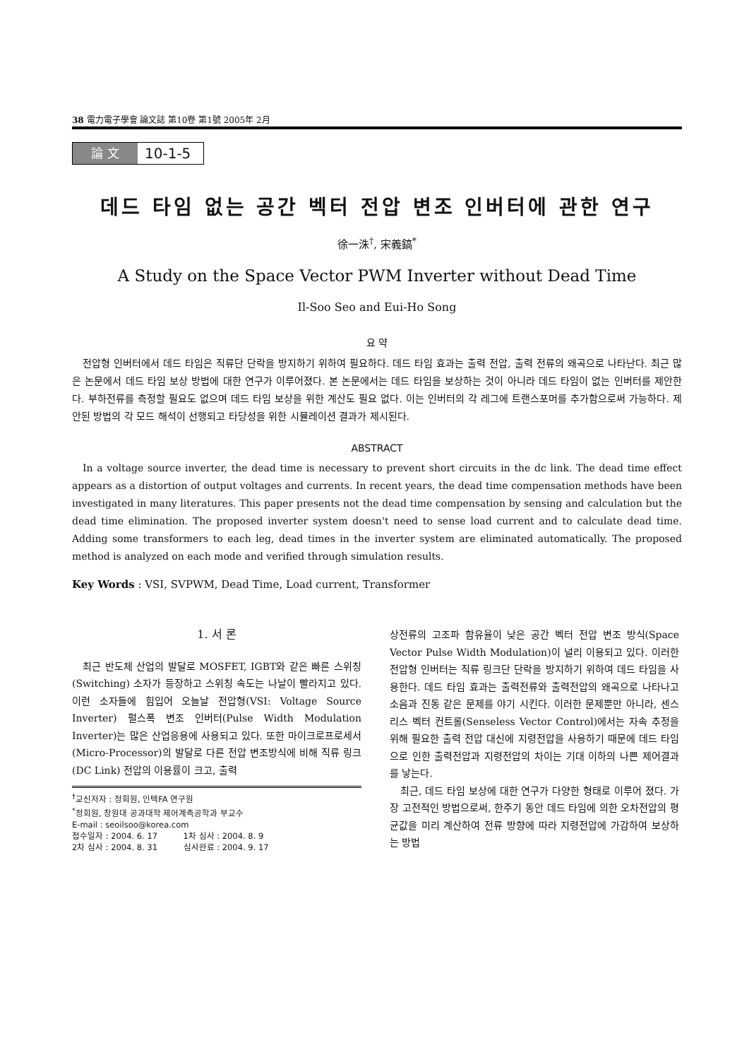38 電力電子學會 論文誌 第10卷 第1號 2005年 2月
論 文
10-1-5
데드 타임 없는 공간 벡터 전압 변조 인버터에 관한 연구
徐一洙<sup>†</sup>, 宋義鎬<sup>*</sup>
A Study on the Space Vector PWM Inverter without Dead Time
Il-Soo Seo and Eui-Ho Song
요 약
전압형 인버터에서 데드 타임은 직류단 단락을 방지하기 위하여 필요하다. 데드 타임 효과는 출력 전압, 출력 전류의 왜곡으로 나타난다. 최근 많은 논문에서 데드 타임 보상 방법에 대한 연구가 이루어졌다. 본 논문에서는 데드 타임을 보상하는 것이 아니라 데드 타임이 없는 인버터를 제안한다. 부하전류를 측정할 필요도 없으며 데드 타임 보상을 위한 계산도 필요 없다. 이는 인버터의 각 레그에 트랜스포머를 추가함으로써 가능하다. 제안된 방법의 각 모드 해석이 선행되고 타당성을 위한 시뮬레이션 결과가 제시된다.
ABSTRACT
In a voltage source inverter, the dead time is necessary to prevent short circuits in the dc link. The dead time effect appears as a distortion of output voltages and currents. In recent years, the dead time compensation methods have been investigated in many literatures. This paper presents not the dead time compensation by sensing and calculation but the dead time elimination. The proposed inverter system doesn't need to sense load current and to calculate dead time. Adding some transformers to each leg, dead times in the inverter system are eliminated automatically. The proposed method is analyzed on each mode and verified through simulation results.
Key Words : VSI, SVPWM, Dead Time, Load current, Transformer
1. 서 론
최근 반도체 산업의 발달로 MOSFET, IGBT와 같은 빠른 스위칭(Switching) 소자가 등장하고 스위칭 속도는 나날이 빨라지고 있다. 이런 소자들에 힘입어 오늘날 전압형(VSI: Voltage Source Inverter) 펄스폭 변조 인버터(Pulse Width Modulation Inverter)는 많은 산업응용에 사용되고 있다. 또한 마이크로프로세서(Micro-Processor)의 발달로 다른 전압 변조방식에 비해 직류 링크(DC Link) 전압의 이용률이 크고, 출력
<sup>†</sup> 교신저자 : 정회원, 인텍FA 연구원
<sup>*</sup> 정회원, 창원대 공과대학 제어계측공학과 부교수
E-mail : seoilsoo@korea.com
접수일자 : 2004. 6. 17 1차 심사 : 2004. 8. 9
2차 심사 : 2004. 8. 31 심사완료 : 2004. 9. 17
상전류의 고조파 함유율이 낮은 공간 벡터 전압 변조 방식(Space Vector Pulse Width Modulation)이 널리 이용되고 있다. 이러한 전압형 인버터는 직류 링크단 단락을 방지하기 위하여 데드 타임을 사용한다. 데드 타임 효과는 출력전류와 출력전압의 왜곡으로 나타나고 소음과 진동 같은 문제를 야기 시킨다. 이러한 문제뿐만 아니라, 센스리스 벡터 컨트롤(Senseless Vector Control)에서는 자속 추정을 위해 필요한 출력 전압 대신에 지령전압을 사용하기 때문에 데드 타임으로 인한 출력전압과 지령전압의 차이는 기대 이하의 나쁜 제어결과를 낳는다.
최근, 데드 타임 보상에 대한 연구가 다양한 형태로 이루어 졌다. 가장 고전적인 방법으로써, 한주기 동안 데드 타임에 의한 오차전압의 평균값을 미리 계산하여 전류 방향에 따라 지령전압에 가감하여 보상하는 방법